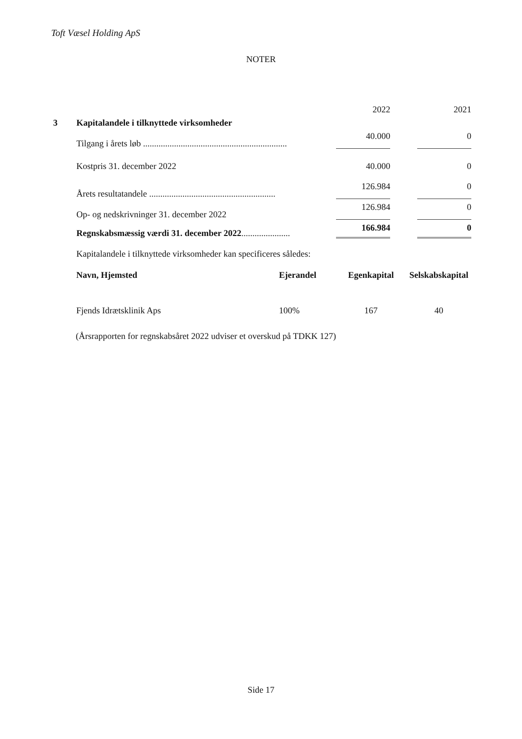Toft Væsel Holding ApS
NOTER
| | | 2022 | 2021 |
| 3 | Kapitalandele i tilknyttede virksomheder | | |
| | Tilgang i årets løb ................................................................. | 40.000 | 0 |
| | Kostpris 31. december 2022 | 40.000 | 0 |
| | Årets resultatandele ......................................................... | 126.984 | 0 |
| | Op- og nedskrivninger 31. december 2022 | 126.984 | 0 |
| | Regnskabsmæssig værdi 31. december 2022 ...................... | 166.984 | 0 |
| | Kapitalandele i tilknyttede virksomheder kan specificeres således: | | |
| Navn, Hjemsted | Ejerandel | Egenkapital | Selskabskapital |
| --- | --- | --- | --- |
| Fjends Idrætsklinik Aps | 100% | 167 | 40 |
(Årsrapporten for regnskabsåret 2022 udviser et overskud på TDKK 127)
Side 17